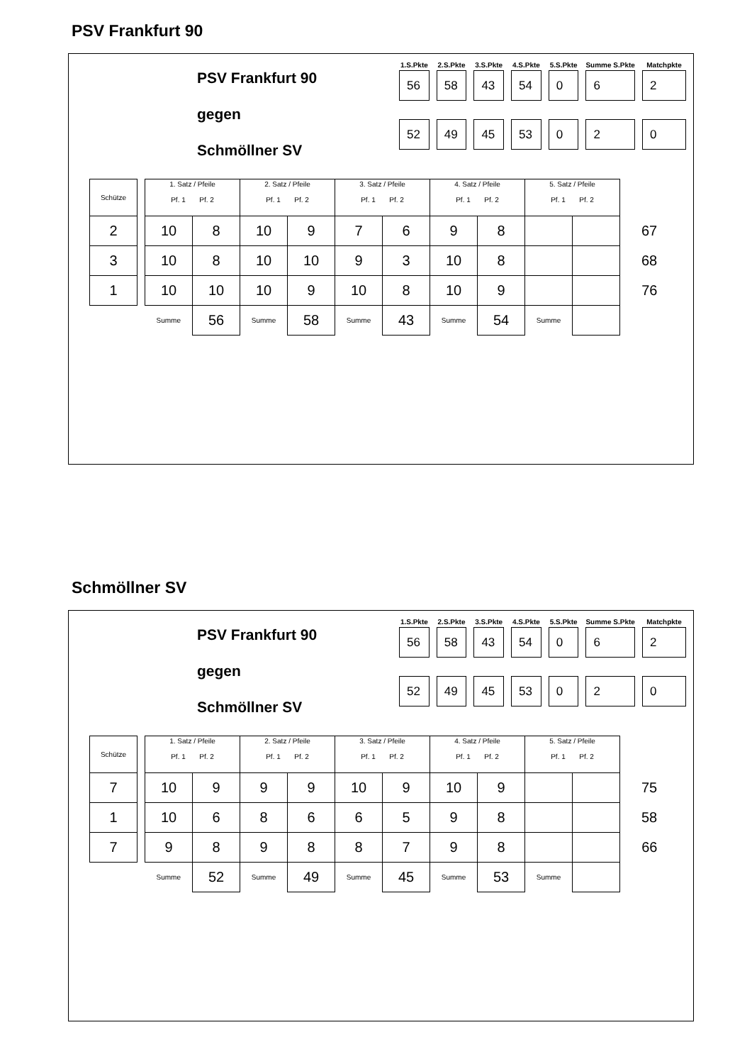PSV Frankfurt 90
PSV Frankfurt 90
gegen
Schmöllner SV
| 1.S.Pkte | 2.S.Pkte | 3.S.Pkte | 4.S.Pkte | 5.S.Pkte | Summe S.Pkte | Matchpkte |
| --- | --- | --- | --- | --- | --- | --- |
| 56 | 58 | 43 | 54 | 0 | 6 | 2 |
| 52 | 49 | 45 | 53 | 0 | 2 | 0 |
| Schütze | | 1. Satz / Pfeile Pf. 1 Pf. 2 | | 2. Satz / Pfeile Pf. 1 Pf. 2 | | 3. Satz / Pfeile Pf. 1 Pf. 2 | | 4. Satz / Pfeile Pf. 1 Pf. 2 | | 5. Satz / Pfeile Pf. 1 Pf. 2 | | |
| 2 | | 10 | 8 | 10 | 9 | 7 | 6 | 9 | 8 | | | 67 |
| 3 | | 10 | 8 | 10 | 10 | 9 | 3 | 10 | 8 | | | 68 |
| 1 | | 10 | 10 | 10 | 9 | 10 | 8 | 10 | 9 | | | 76 |
| | | Summe | 56 | Summe | 58 | Summe | 43 | Summe | 54 | Summe | | |
Schmöllner SV
PSV Frankfurt 90
gegen
Schmöllner SV
| 1.S.Pkte | 2.S.Pkte | 3.S.Pkte | 4.S.Pkte | 5.S.Pkte | Summe S.Pkte | Matchpkte |
| --- | --- | --- | --- | --- | --- | --- |
| 56 | 58 | 43 | 54 | 0 | 6 | 2 |
| 52 | 49 | 45 | 53 | 0 | 2 | 0 |
| Schütze | | 1. Satz / Pfeile Pf. 1 Pf. 2 | | 2. Satz / Pfeile Pf. 1 Pf. 2 | | 3. Satz / Pfeile Pf. 1 Pf. 2 | | 4. Satz / Pfeile Pf. 1 Pf. 2 | | 5. Satz / Pfeile Pf. 1 Pf. 2 | | |
| 7 | | 10 | 9 | 9 | 9 | 10 | 9 | 10 | 9 | | | 75 |
| 1 | | 10 | 6 | 8 | 6 | 6 | 5 | 9 | 8 | | | 58 |
| 7 | | 9 | 8 | 9 | 8 | 8 | 7 | 9 | 8 | | | 66 |
| | | Summe | 52 | Summe | 49 | Summe | 45 | Summe | 53 | Summe | | |